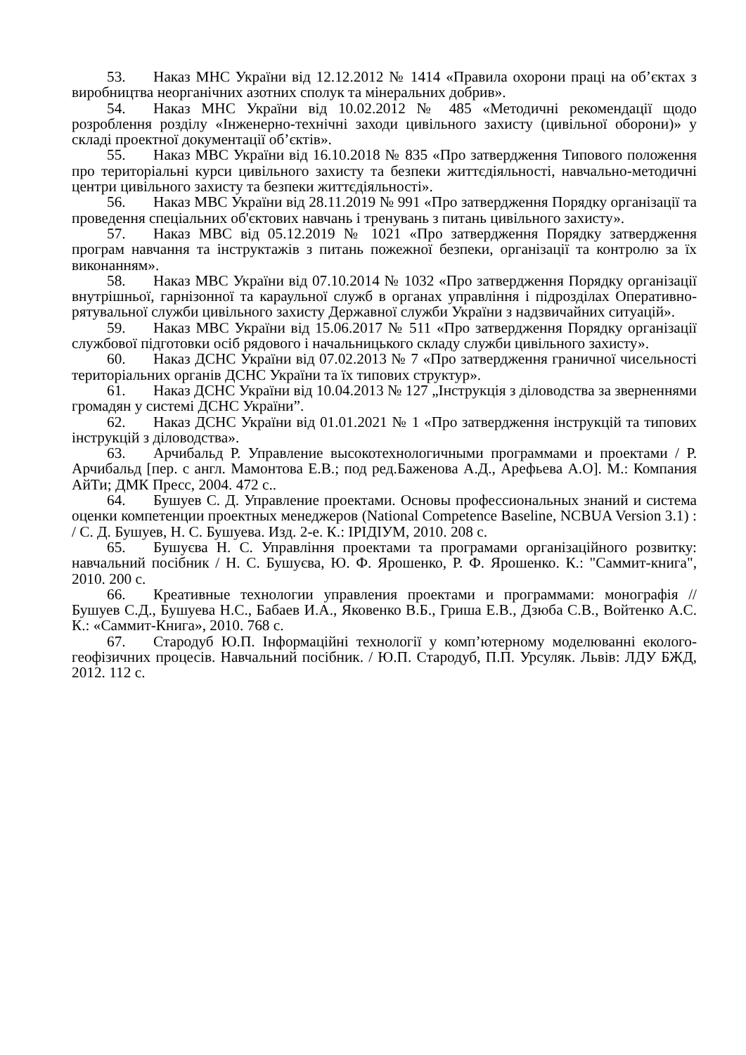53. Наказ МНС України від 12.12.2012 № 1414 «Правила охорони праці на об’єктах з виробництва неорганічних азотних сполук та мінеральних добрив».
54. Наказ МНС України від 10.02.2012 № 485 «Методичні рекомендації щодо розроблення розділу «Інженерно-технічні заходи цивільного захисту (цивільної оборони)» у складі проектної документації об’єктів».
55. Наказ МВС України від 16.10.2018 № 835 «Про затвердження Типового положення про територіальні курси цивільного захисту та безпеки життєдіяльності, навчально-методичні центри цивільного захисту та безпеки життєдіяльності».
56. Наказ МВС України від 28.11.2019 № 991 «Про затвердження Порядку організації та проведення спеціальних об'єктових навчань і тренувань з питань цивільного захисту».
57. Наказ МВС від 05.12.2019 № 1021 «Про затвердження Порядку затвердження програм навчання та інструктажів з питань пожежної безпеки, організації та контролю за їх виконанням».
58. Наказ МВС України від 07.10.2014 № 1032 «Про затвердження Порядку організації внутрішньої, гарнізонної та караульної служб в органах управління і підрозділах Оперативно-рятувальної служби цивільного захисту Державної служби України з надзвичайних ситуацій».
59. Наказ МВС України від 15.06.2017 № 511 «Про затвердження Порядку організації службової підготовки осіб рядового і начальницького складу служби цивільного захисту».
60. Наказ ДСНС України від 07.02.2013 № 7 «Про затвердження граничної чисельності територіальних органів ДСНС України та їх типових структур».
61. Наказ ДСНС України від 10.04.2013 № 127 „Інструкція з діловодства за зверненнями громадян у системі ДСНС України”.
62. Наказ ДСНС України від 01.01.2021 № 1 «Про затвердження інструкцій та типових інструкцій з діловодства».
63. Арчибальд Р. Управление высокотехнологичными программами и проектами / Р. Арчибальд [пер. с англ. Мамонтова Е.В.; под ред.Баженова А.Д., Арефьева А.О]. М.: Компания АйТи; ДМК Пресс, 2004. 472 с..
64. Бушуев С. Д. Управление проектами. Основы профессиональных знаний и система оценки компетенции проектных менеджеров (National Competence Baseline, NCBUA Version 3.1) : / С. Д. Бушуев, Н. С. Бушуева. Изд. 2-е. К.: ІРІДІУМ, 2010. 208 с.
65. Бушуєва Н. С. Управління проектами та програмами організаційного розвитку: навчальний посібник / Н. С. Бушуєва, Ю. Ф. Ярошенко, Р. Ф. Ярошенко. К.: "Саммит-книга", 2010. 200 с.
66. Креативные технологии управления проектами и программами: монографія // Бушуев С.Д., Бушуева Н.С., Бабаев И.А., Яковенко В.Б., Гриша Е.В., Дзюба С.В., Войтенко А.С. К.: «Саммит-Книга», 2010. 768 с.
67. Стародуб Ю.П. Інформаційні технології у комп’ютерному моделюванні еколого-геофізичних процесів. Навчальний посібник. / Ю.П. Стародуб, П.П. Урсуляк. Львів: ЛДУ БЖД, 2012. 112 с.